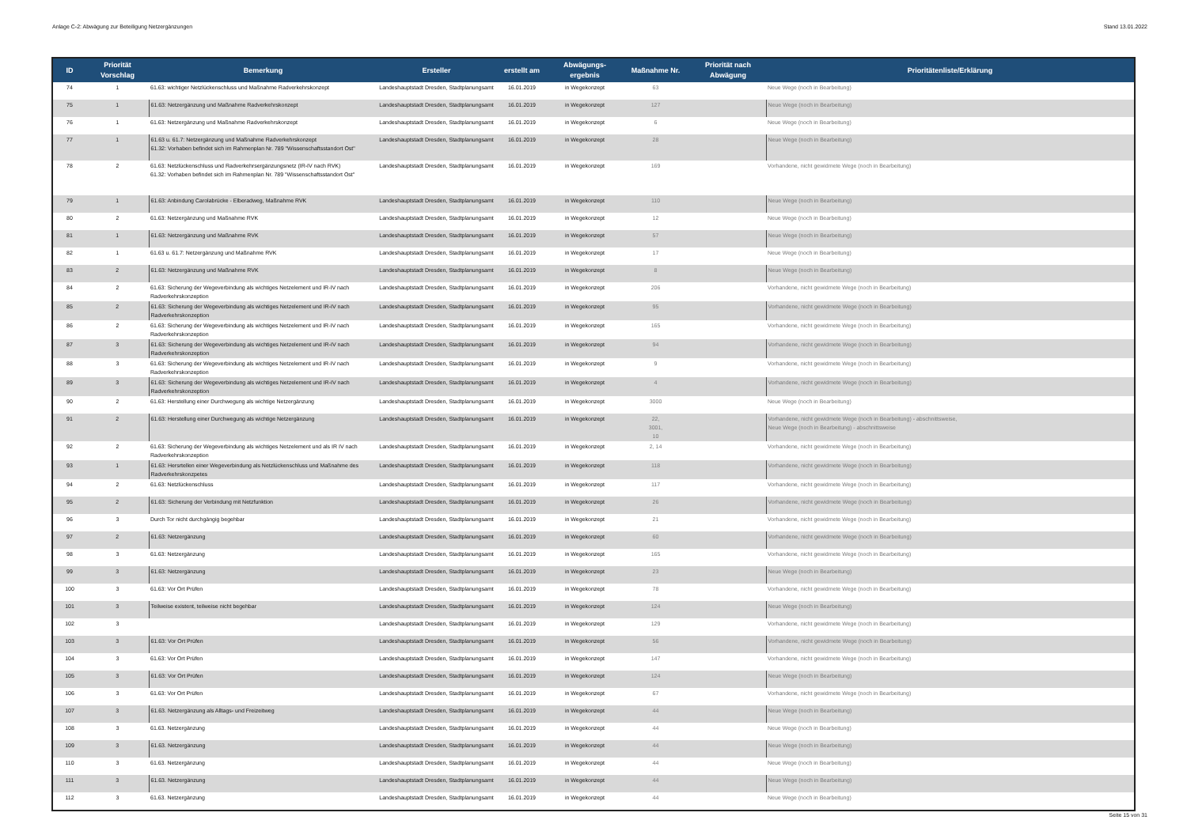Anlage C-2: Abwägung zur Beteiligung Netzergänzungen Stand 13.01.2022
| ID | Priorität Vorschlag | Bemerkung | Ersteller | erstellt am | Abwägungs-ergebnis | Maßnahme Nr. | Priorität nach Abwägung | Prioritätenliste/Erklärung |
| --- | --- | --- | --- | --- | --- | --- | --- | --- |
| 74 | 1 | 61.63: wichtiger Netzlückenschluss und Maßnahme Radverkehrskonzept | Landeshauptstadt Dresden, Stadtplanungsamt | 16.01.2019 | in Wegekonzept | 63 | | Neue Wege (noch in Bearbeitung) |
| 75 | 1 | 61.63: Netzergänzung und Maßnahme Radverkehrskonzept | Landeshauptstadt Dresden, Stadtplanungsamt | 16.01.2019 | in Wegekonzept | 127 | | Neue Wege (noch in Bearbeitung) |
| 76 | 1 | 61.63: Netzergänzung und Maßnahme Radverkehrskonzept | Landeshauptstadt Dresden, Stadtplanungsamt | 16.01.2019 | in Wegekonzept | 6 | | Neue Wege (noch in Bearbeitung) |
| 77 | 1 | 61.63 u. 61.7: Netzergänzung und Maßnahme Radverkehrskonzept 61.32: Vorhaben befindet sich im Rahmenplan Nr. 789 "Wissenschaftsstandort Ost" | Landeshauptstadt Dresden, Stadtplanungsamt | 16.01.2019 | in Wegekonzept | 28 | | Neue Wege (noch in Bearbeitung) |
| 78 | 2 | 61.63: Netzlückenschluss und Radverkehrsergänzungsnetz (IR-IV nach RVK) 61.32: Vorhaben befindet sich im Rahmenplan Nr. 789 "Wissenschaftsstandort Ost" | Landeshauptstadt Dresden, Stadtplanungsamt | 16.01.2019 | in Wegekonzept | 169 | | Vorhandene, nicht gewidmete Wege (noch in Bearbeitung) |
| 79 | 1 | 61.63: Anbindung Carolabrücke - Elberadweg, Maßnahme RVK | Landeshauptstadt Dresden, Stadtplanungsamt | 16.01.2019 | in Wegekonzept | 110 | | Neue Wege (noch in Bearbeitung) |
| 80 | 2 | 61.63: Netzergänzung und Maßnahme RVK | Landeshauptstadt Dresden, Stadtplanungsamt | 16.01.2019 | in Wegekonzept | 12 | | Neue Wege (noch in Bearbeitung) |
| 81 | 1 | 61.63: Netzergänzung und Maßnahme RVK | Landeshauptstadt Dresden, Stadtplanungsamt | 16.01.2019 | in Wegekonzept | 57 | | Neue Wege (noch in Bearbeitung) |
| 82 | 1 | 61.63 u. 61.7: Netzergänzung und Maßnahme RVK | Landeshauptstadt Dresden, Stadtplanungsamt | 16.01.2019 | in Wegekonzept | 17 | | Neue Wege (noch in Bearbeitung) |
| 83 | 2 | 61.63: Netzergänzung und Maßnahme RVK | Landeshauptstadt Dresden, Stadtplanungsamt | 16.01.2019 | in Wegekonzept | 8 | | Neue Wege (noch in Bearbeitung) |
| 84 | 2 | 61.63: Sicherung der Wegeverbindung als wichtiges Netzelement und IR-IV nach Radverkehrskonzeption | Landeshauptstadt Dresden, Stadtplanungsamt | 16.01.2019 | in Wegekonzept | 206 | | Vorhandene, nicht gewidmete Wege (noch in Bearbeitung) |
| 85 | 2 | 61.63: Sicherung der Wegeverbindung als wichtiges Netzelement und IR-IV nach Radverkehrskonzeption | Landeshauptstadt Dresden, Stadtplanungsamt | 16.01.2019 | in Wegekonzept | 95 | | Vorhandene, nicht gewidmete Wege (noch in Bearbeitung) |
| 86 | 2 | 61.63: Sicherung der Wegeverbindung als wichtiges Netzelement und IR-IV nach Radverkehrskonzeption | Landeshauptstadt Dresden, Stadtplanungsamt | 16.01.2019 | in Wegekonzept | 165 | | Vorhandene, nicht gewidmete Wege (noch in Bearbeitung) |
| 87 | 3 | 61.63: Sicherung der Wegeverbindung als wichtiges Netzelement und IR-IV nach Radverkehrskonzeption | Landeshauptstadt Dresden, Stadtplanungsamt | 16.01.2019 | in Wegekonzept | 94 | | Vorhandene, nicht gewidmete Wege (noch in Bearbeitung) |
| 88 | 3 | 61.63: Sicherung der Wegeverbindung als wichtiges Netzelement und IR-IV nach Radverkehrskonzeption | Landeshauptstadt Dresden, Stadtplanungsamt | 16.01.2019 | in Wegekonzept | 9 | | Vorhandene, nicht gewidmete Wege (noch in Bearbeitung) |
| 89 | 3 | 61.63: Sicherung der Wegeverbindung als wichtiges Netzelement und IR-IV nach Radverkehrskonzeption | Landeshauptstadt Dresden, Stadtplanungsamt | 16.01.2019 | in Wegekonzept | 4 | | Vorhandene, nicht gewidmete Wege (noch in Bearbeitung) |
| 90 | 2 | 61.63: Herstellung einer Durchwegung als wichtige Netzergänzung | Landeshauptstadt Dresden, Stadtplanungsamt | 16.01.2019 | in Wegekonzept | 3000 | | Neue Wege (noch in Bearbeitung) |
| 91 | 2 | 61.63: Herstellung einer Durchwegung als wichtige Netzergänzung | Landeshauptstadt Dresden, Stadtplanungsamt | 16.01.2019 | in Wegekonzept | 22, 3001, 10 | | Vorhandene, nicht gewidmete Wege (noch in Bearbeitung) - abschnittsweise, Neue Wege (noch in Bearbeitung) - abschnittsweise |
| 92 | 2 | 61.63: Sicherung der Wegeverbindung als wichtiges Netzelement und als IR IV nach Radverkehrskonzeption | Landeshauptstadt Dresden, Stadtplanungsamt | 16.01.2019 | in Wegekonzept | 2, 14 | | Vorhandene, nicht gewidmete Wege (noch in Bearbeitung) |
| 93 | 1 | 61.63: Hersrtellen einer Wegeverbindung als Netzlückenschluss und Maßnahme des Radverkehrskonzpetes | Landeshauptstadt Dresden, Stadtplanungsamt | 16.01.2019 | in Wegekonzept | 118 | | Vorhandene, nicht gewidmete Wege (noch in Bearbeitung) |
| 94 | 2 | 61.63: Netzlückenschluss | Landeshauptstadt Dresden, Stadtplanungsamt | 16.01.2019 | in Wegekonzept | 117 | | Vorhandene, nicht gewidmete Wege (noch in Bearbeitung) |
| 95 | 2 | 61.63: Sicherung der Verbindung mit Netzfunktion | Landeshauptstadt Dresden, Stadtplanungsamt | 16.01.2019 | in Wegekonzept | 26 | | Vorhandene, nicht gewidmete Wege (noch in Bearbeitung) |
| 96 | 3 | Durch Tor nicht durchgängig begehbar | Landeshauptstadt Dresden, Stadtplanungsamt | 16.01.2019 | in Wegekonzept | 21 | | Vorhandene, nicht gewidmete Wege (noch in Bearbeitung) |
| 97 | 2 | 61.63: Netzergänzung | Landeshauptstadt Dresden, Stadtplanungsamt | 16.01.2019 | in Wegekonzept | 60 | | Vorhandene, nicht gewidmete Wege (noch in Bearbeitung) |
| 98 | 3 | 61.63: Netzergänzung | Landeshauptstadt Dresden, Stadtplanungsamt | 16.01.2019 | in Wegekonzept | 165 | | Vorhandene, nicht gewidmete Wege (noch in Bearbeitung) |
| 99 | 3 | 61.63: Netzergänzung | Landeshauptstadt Dresden, Stadtplanungsamt | 16.01.2019 | in Wegekonzept | 23 | | Neue Wege (noch in Bearbeitung) |
| 100 | 3 | 61.63: Vor Ort Prüfen | Landeshauptstadt Dresden, Stadtplanungsamt | 16.01.2019 | in Wegekonzept | 78 | | Vorhandene, nicht gewidmete Wege (noch in Bearbeitung) |
| 101 | 3 | Teilweise existent, teilweise nicht begehbar | Landeshauptstadt Dresden, Stadtplanungsamt | 16.01.2019 | in Wegekonzept | 124 | | Neue Wege (noch in Bearbeitung) |
| 102 | 3 | | Landeshauptstadt Dresden, Stadtplanungsamt | 16.01.2019 | in Wegekonzept | 129 | | Vorhandene, nicht gewidmete Wege (noch in Bearbeitung) |
| 103 | 3 | 61.63: Vor Ort Prüfen | Landeshauptstadt Dresden, Stadtplanungsamt | 16.01.2019 | in Wegekonzept | 56 | | Vorhandene, nicht gewidmete Wege (noch in Bearbeitung) |
| 104 | 3 | 61.63: Vor Ort Prüfen | Landeshauptstadt Dresden, Stadtplanungsamt | 16.01.2019 | in Wegekonzept | 147 | | Vorhandene, nicht gewidmete Wege (noch in Bearbeitung) |
| 105 | 3 | 61.63: Vor Ort Prüfen | Landeshauptstadt Dresden, Stadtplanungsamt | 16.01.2019 | in Wegekonzept | 124 | | Neue Wege (noch in Bearbeitung) |
| 106 | 3 | 61.63: Vor Ort Prüfen | Landeshauptstadt Dresden, Stadtplanungsamt | 16.01.2019 | in Wegekonzept | 67 | | Vorhandene, nicht gewidmete Wege (noch in Bearbeitung) |
| 107 | 3 | 61.63. Netzergänzung als Alltags- und Freizeitweg | Landeshauptstadt Dresden, Stadtplanungsamt | 16.01.2019 | in Wegekonzept | 44 | | Neue Wege (noch in Bearbeitung) |
| 108 | 3 | 61.63. Netzergänzung | Landeshauptstadt Dresden, Stadtplanungsamt | 16.01.2019 | in Wegekonzept | 44 | | Neue Wege (noch in Bearbeitung) |
| 109 | 3 | 61.63. Netzergänzung | Landeshauptstadt Dresden, Stadtplanungsamt | 16.01.2019 | in Wegekonzept | 44 | | Neue Wege (noch in Bearbeitung) |
| 110 | 3 | 61.63. Netzergänzung | Landeshauptstadt Dresden, Stadtplanungsamt | 16.01.2019 | in Wegekonzept | 44 | | Neue Wege (noch in Bearbeitung) |
| 111 | 3 | 61.63. Netzergänzung | Landeshauptstadt Dresden, Stadtplanungsamt | 16.01.2019 | in Wegekonzept | 44 | | Neue Wege (noch in Bearbeitung) |
| 112 | 3 | 61.63. Netzergänzung | Landeshauptstadt Dresden, Stadtplanungsamt | 16.01.2019 | in Wegekonzept | 44 | | Neue Wege (noch in Bearbeitung) |
Seite 15 von 31